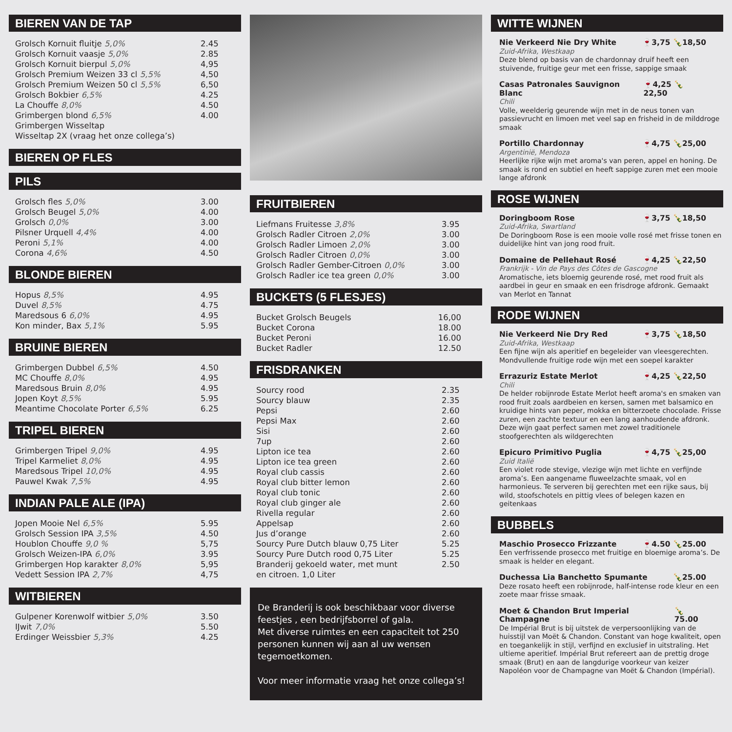BIEREN VAN DE TAP
| Grolsch Kornuit fluitje 5,0% | 2.45 |
| Grolsch Kornuit vaasje 5,0% | 2.85 |
| Grolsch Kornuit bierpul 5,0% | 4,95 |
| Grolsch Premium Weizen 33 cl 5,5% | 4,50 |
| Grolsch Premium Weizen 50 cl 5,5% | 6,50 |
| Grolsch Bokbier 6,5% | 4.25 |
| La Chouffe 8,0% | 4.50 |
| Grimbergen blond 6,5% | 4.00 |
| Grimbergen Wisseltap | |
| Wisseltap 2X (vraag het onze collega’s) | |
BIEREN OP FLES
PILS
| Grolsch fles 5,0% | 3.00 |
| Grolsch Beugel 5,0% | 4.00 |
| Grolsch 0,0% | 3.00 |
| Pilsner Urquell 4,4% | 4.00 |
| Peroni 5,1% | 4.00 |
| Corona 4,6% | 4.50 |
BLONDE BIEREN
| Hopus 8,5% | 4.95 |
| Duvel 8,5% | 4.75 |
| Maredsous 6 6,0% | 4.95 |
| Kon minder, Bax 5,1% | 5.95 |
BRUINE BIEREN
| Grimbergen Dubbel 6,5% | 4.50 |
| MC Chouffe 8,0% | 4.95 |
| Maredsous Bruin 8,0% | 4.95 |
| Jopen Koyt 8,5% | 5.95 |
| Meantime Chocolate Porter 6,5% | 6.25 |
TRIPEL BIEREN
| Grimbergen Tripel 9,0% | 4.95 |
| Tripel Karmeliet 8,0% | 4.95 |
| Maredsous Tripel 10,0% | 4.95 |
| Pauwel Kwak 7,5% | 4.95 |
INDIAN PALE ALE (IPA)
| Jopen Mooie Nel 6,5% | 5.95 |
| Grolsch Session IPA 3,5% | 4.50 |
| Houblon Chouffe 9,0 % | 5,75 |
| Grolsch Weizen-IPA 6,0% | 3.95 |
| Grimbergen Hop karakter 8,0% | 5,95 |
| Vedett Session IPA 2,7% | 4,75 |
WITBIEREN
| Gulpener Korenwolf witbier 5,0% | 3.50 |
| IJwit 7,0% | 5.50 |
| Erdinger Weissbier 5,3% | 4.25 |
FRUITBIEREN
| Liefmans Fruitesse 3,8% | 3.95 |
| Grolsch Radler Citroen 2,0% | 3.00 |
| Grolsch Radler Limoen 2,0% | 3.00 |
| Grolsch Radler Citroen 0,0% | 3.00 |
| Grolsch Radler Gember-Citroen 0,0% | 3.00 |
| Grolsch Radler ice tea green 0,0% | 3.00 |
BUCKETS (5 FLESJES)
| Bucket Grolsch Beugels | 16,00 |
| Bucket Corona | 18.00 |
| Bucket Peroni | 16.00 |
| Bucket Radler | 12.50 |
FRISDRANKEN
| Sourcy rood | 2.35 |
| Sourcy blauw | 2.35 |
| Pepsi | 2.60 |
| Pepsi Max | 2.60 |
| Sisi | 2.60 |
| 7up | 2.60 |
| Lipton ice tea | 2.60 |
| Lipton ice tea green | 2.60 |
| Royal club cassis | 2.60 |
| Royal club bitter lemon | 2.60 |
| Royal club tonic | 2.60 |
| Royal club ginger ale | 2.60 |
| Rivella regular | 2.60 |
| Appelsap | 2.60 |
| Jus d’orange | 2.60 |
| Sourcy Pure Dutch blauw 0,75 Liter | 5.25 |
| Sourcy Pure Dutch rood 0,75 Liter | 5.25 |
| Branderij gekoeld water, met munt en citroen. 1,0 Liter | 2.50 |
De Branderij is ook beschikbaar voor diverse feestjes , een bedrijfsborrel of gala.
Met diverse ruimtes en een capaciteit tot 250 personen kunnen wij aan al uw wensen tegemoetkomen.
Voor meer informatie vraag het onze collega’s!
WITTE WIJNEN
Nie Verkeerd Nie Dry White 🍷3,75 🍾18,50
Zuid-Afrika, Westkaap
Deze blend op basis van de chardonnay druif heeft een stuivende, fruitige geur met een frisse, sappige smaak
Casas Patronales Sauvignon Blanc 🍷4,25 🍾22,50
Chili
Volle, weelderig geurende wijn met in de neus tonen van passievrucht en limoen met veel sap en frisheid in de milddroge smaak
Portillo Chardonnay 🍷4,75 🍾25,00
Argentinië, Mendoza
Heerlijke rijke wijn met aroma's van peren, appel en honing. De smaak is rond en subtiel en heeft sappige zuren met een mooie lange afdronk
ROSE WIJNEN
Doringboom Rose 🍷3,75 🍾18,50
Zuid-Afrika, Swartland
De Doringboom Rose is een mooie volle rosé met frisse tonen en duidelijke hint van jong rood fruit.
Domaine de Pellehaut Rosé 🍷4,25 🍾22,50
Frankrijk - Vin de Pays des Côtes de Gascogne
Aromatische, iets bloemig geurende rosé, met rood fruit als aardbei in geur en smaak en een frisdroge afdronk. Gemaakt van Merlot en Tannat
RODE WIJNEN
Nie Verkeerd Nie Dry Red 🍷3,75 🍾18,50
Zuid-Afrika, Westkaap
Een fijne wijn als aperitief en begeleider van vleesgerechten. Mondvullende fruitige rode wijn met een soepel karakter
Errazuriz Estate Merlot 🍷4,25 🍾22,50
Chili
De helder robijnrode Estate Merlot heeft aroma's en smaken van rood fruit zoals aardbeien en kersen, samen met balsamico en kruidige hints van peper, mokka en bitterzoete chocolade. Frisse zuren, een zachte textuur en een lang aanhoudende afdronk. Deze wijn gaat perfect samen met zowel traditionele stoofgerechten als wildgerechten
Epicuro Primitivo Puglia 🍷4,75 🍾25,00
Zuid Italië
Een violet rode stevige, vlezige wijn met lichte en verfijnde aroma’s. Een aangename fluweelzachte smaak, vol en harmonieus. Te serveren bij gerechten met een rijke saus, bij wild, stoofschotels en pittig vlees of belegen kazen en geitenkaas
BUBBELS
Maschio Prosecco Frizzante 🍷4.50 🍾25.00
Een verfrissende prosecco met fruitige en bloemige aroma’s. De smaak is helder en elegant.
Duchessa Lia Banchetto Spumante 🍾25.00
Deze rosato heeft een robijnrode, half-intense rode kleur en een zoete maar frisse smaak.
Moet & Chandon Brut Imperial Champagne 🍾75.00
De Impérial Brut is bij uitstek de verpersoonlijking van de huisstijl van Moët & Chandon. Constant van hoge kwaliteit, open en toegankelijk in stijl, verfijnd en exclusief in uitstraling. Het ultieme aperitief. Impérial Brut refereert aan de prettig droge smaak (Brut) en aan de langdurige voorkeur van keizer Napoléon voor de Champagne van Moët & Chandon (Impérial).